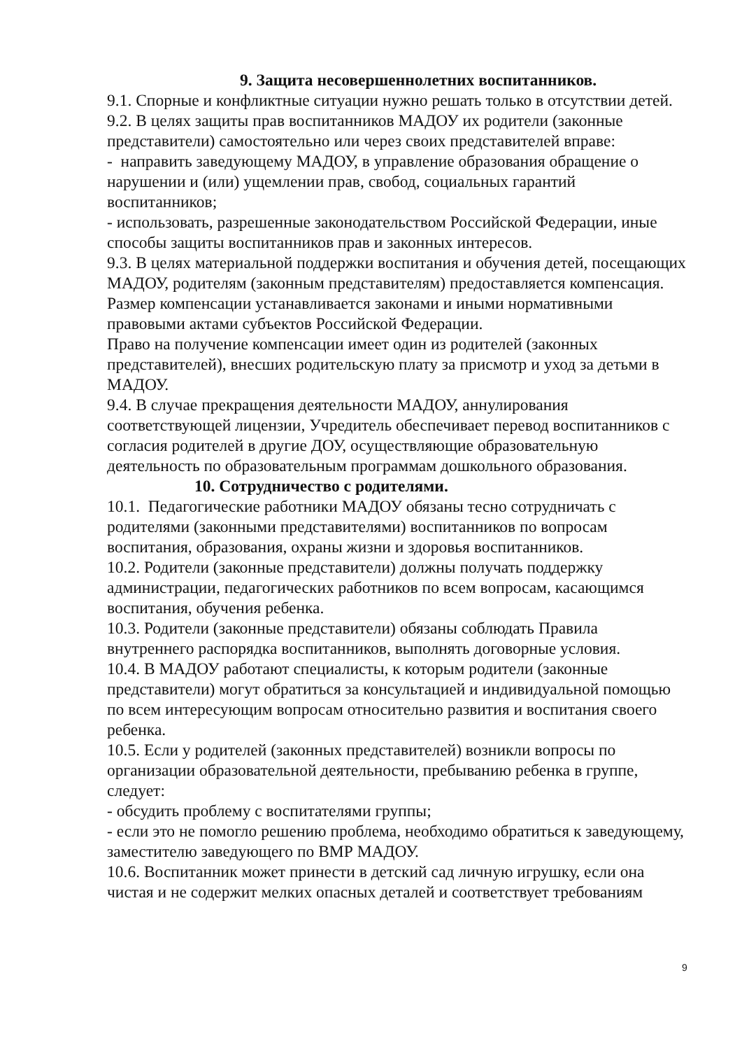9. Защита несовершеннолетних воспитанников.
9.1. Спорные и конфликтные ситуации нужно решать только в отсутствии детей.
9.2. В целях защиты прав воспитанников МАДОУ их родители (законные представители) самостоятельно или через своих представителей вправе:
- направить заведующему МАДОУ, в управление образования обращение о нарушении и (или) ущемлении прав, свобод, социальных гарантий воспитанников;
- использовать, разрешенные законодательством Российской Федерации, иные способы защиты воспитанников прав и законных интересов.
9.3. В целях материальной поддержки воспитания и обучения детей, посещающих МАДОУ, родителям (законным представителям) предоставляется компенсация. Размер компенсации устанавливается законами и иными нормативными правовыми актами субъектов Российской Федерации.
Право на получение компенсации имеет один из родителей (законных представителей), внесших родительскую плату за присмотр и уход за детьми в МАДОУ.
9.4. В случае прекращения деятельности МАДОУ, аннулирования соответствующей лицензии, Учредитель обеспечивает перевод воспитанников с согласия родителей в другие ДОУ, осуществляющие образовательную деятельность по образовательным программам дошкольного образования.
10. Сотрудничество с родителями.
10.1. Педагогические работники МАДОУ обязаны тесно сотрудничать с родителями (законными представителями) воспитанников по вопросам воспитания, образования, охраны жизни и здоровья воспитанников.
10.2. Родители (законные представители) должны получать поддержку администрации, педагогических работников по всем вопросам, касающимся воспитания, обучения ребенка.
10.3. Родители (законные представители) обязаны соблюдать Правила внутреннего распорядка воспитанников, выполнять договорные условия.
10.4. В МАДОУ работают специалисты, к которым родители (законные представители) могут обратиться за консультацией и индивидуальной помощью по всем интересующим вопросам относительно развития и воспитания своего ребенка.
10.5. Если у родителей (законных представителей) возникли вопросы по организации образовательной деятельности, пребыванию ребенка в группе, следует:
- обсудить проблему с воспитателями группы;
- если это не помогло решению проблема, необходимо обратиться к заведующему, заместителю заведующего по ВМР МАДОУ.
10.6. Воспитанник может принести в детский сад личную игрушку, если она чистая и не содержит мелких опасных деталей и соответствует требованиям
9